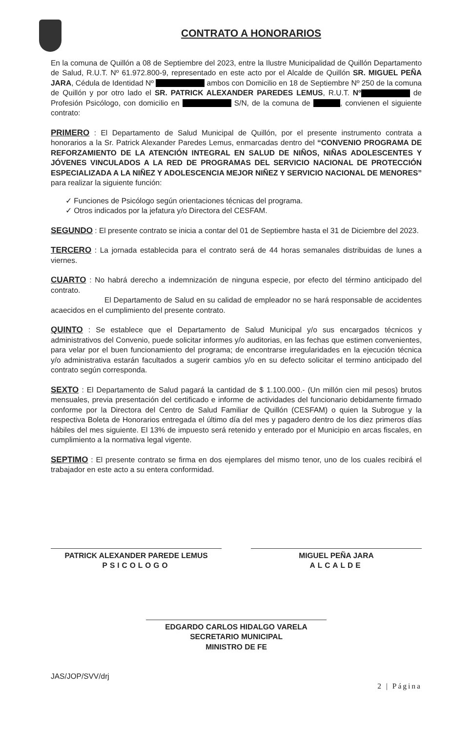CONTRATO A HONORARIOS
En la comuna de Quillón a 08 de Septiembre del 2023, entre la Ilustre Municipalidad de Quillón Departamento de Salud, R.U.T. Nº 61.972.800-9, representado en este acto por el Alcalde de Quillón SR. MIGUEL PEÑA JARA, Cédula de Identidad Nº ambos con Domicilio en 18 de Septiembre Nº 250 de la comuna de Quillón y por otro lado el SR. PATRICK ALEXANDER PAREDES LEMUS, R.U.T. Nº de Profesión Psicólogo, con domicilio en S/N, de la comuna de , convienen el siguiente contrato:
PRIMERO : El Departamento de Salud Municipal de Quillón, por el presente instrumento contrata a honorarios a la Sr. Patrick Alexander Paredes Lemus, enmarcadas dentro del “CONVENIO PROGRAMA DE REFORZAMIENTO DE LA ATENCIÓN INTEGRAL EN SALUD DE NIÑOS, NIÑAS ADOLESCENTES Y JÓVENES VINCULADOS A LA RED DE PROGRAMAS DEL SERVICIO NACIONAL DE PROTECCIÓN ESPECIALIZADA A LA NIÑEZ Y ADOLESCENCIA MEJOR NIÑEZ Y SERVICIO NACIONAL DE MENORES” para realizar la siguiente función:
✓ Funciones de Psicólogo según orientaciones técnicas del programa.
✓ Otros indicados por la jefatura y/o Directora del CESFAM.
SEGUNDO : El presente contrato se inicia a contar del 01 de Septiembre hasta el 31 de Diciembre del 2023.
TERCERO : La jornada establecida para el contrato será de 44 horas semanales distribuidas de lunes a viernes.
CUARTO : No habrá derecho a indemnización de ninguna especie, por efecto del término anticipado del contrato.
El Departamento de Salud en su calidad de empleador no se hará responsable de accidentes acaecidos en el cumplimiento del presente contrato.
QUINTO : Se establece que el Departamento de Salud Municipal y/o sus encargados técnicos y administrativos del Convenio, puede solicitar informes y/o auditorias, en las fechas que estimen convenientes, para velar por el buen funcionamiento del programa; de encontrarse irregularidades en la ejecución técnica y/o administrativa estarán facultados a sugerir cambios y/o en su defecto solicitar el termino anticipado del contrato según corresponda.
SEXTO : El Departamento de Salud pagará la cantidad de $ 1.100.000.- (Un millón cien mil pesos) brutos mensuales, previa presentación del certificado e informe de actividades del funcionario debidamente firmado conforme por la Directora del Centro de Salud Familiar de Quillón (CESFAM) o quien la Subrogue y la respectiva Boleta de Honorarios entregada el último día del mes y pagadero dentro de los diez primeros días hábiles del mes siguiente. El 13% de impuesto será retenido y enterado por el Municipio en arcas fiscales, en cumplimiento a la normativa legal vigente.
SEPTIMO : El presente contrato se firma en dos ejemplares del mismo tenor, uno de los cuales recibirá el trabajador en este acto a su entera conformidad.
PATRICK ALEXANDER PAREDE LEMUS
PSICOLOGO
MIGUEL PEÑA JARA
ALCALDE
EDGARDO CARLOS HIDALGO VARELA
SECRETARIO MUNICIPAL
MINISTRO DE FE
JAS/JOP/SVV/drj
2 | Página